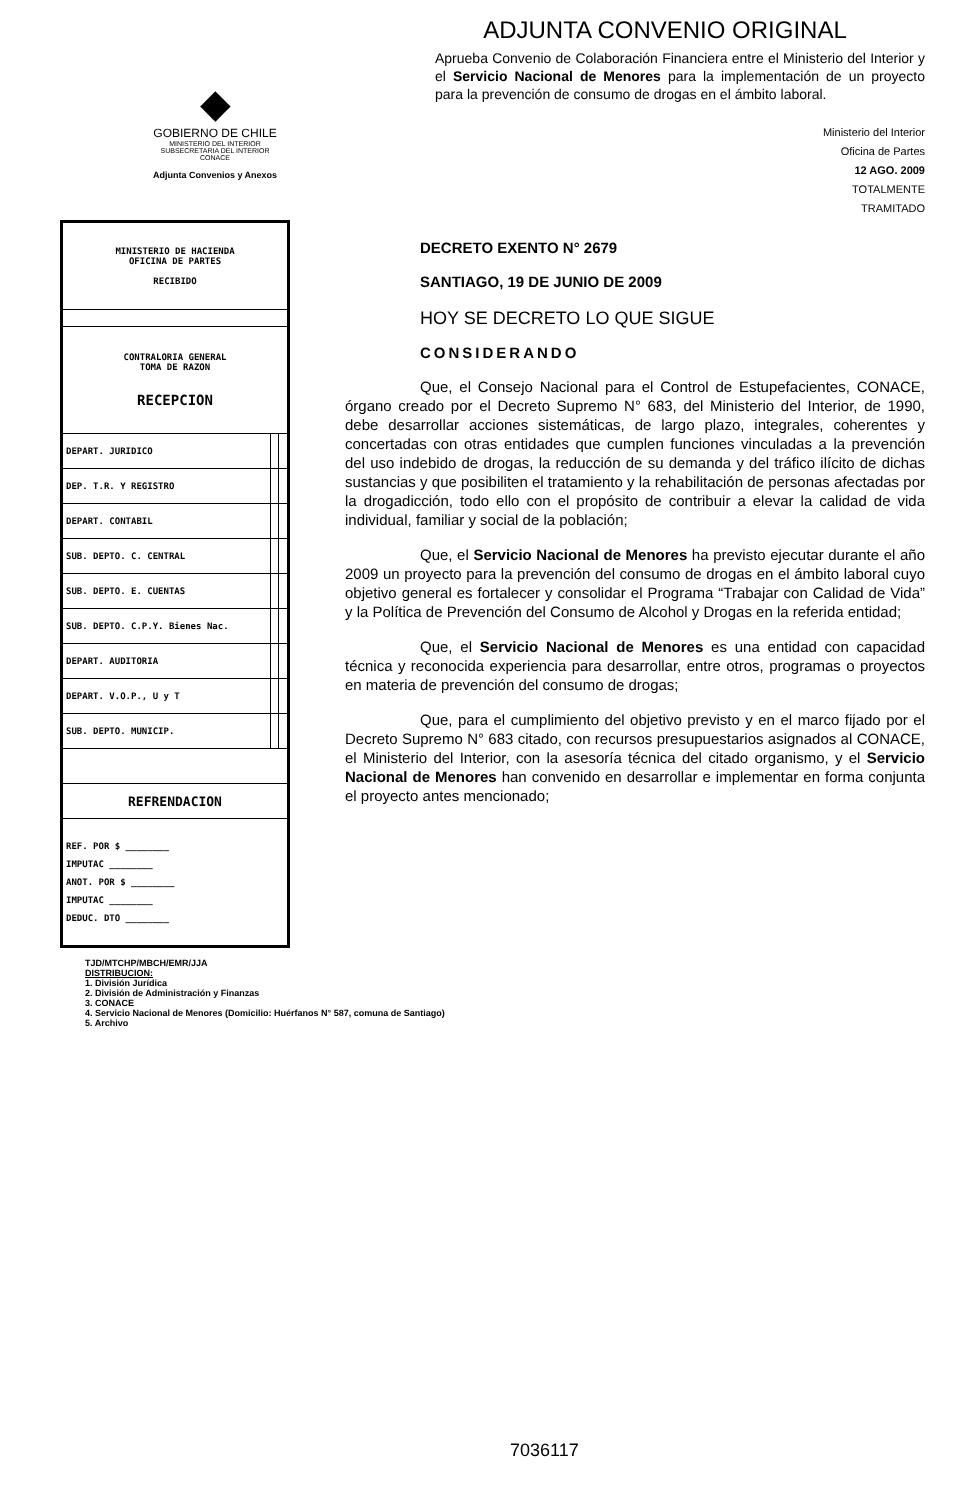◆
GOBIERNO DE CHILE
MINISTERIO DEL INTERIOR
SUBSECRETARIA DEL INTERIOR
CONACE
Adjunta Convenios y Anexos
| MINISTERIO DE HACIENDA OFICINA DE PARTES RECIBIDO | | |
| CONTRALORIA GENERAL TOMA DE RAZON RECEPCION | | |
| DEPART. JURIDICO | | |
| DEP. T.R. Y REGISTRO | | |
| DEPART. CONTABIL | | |
| SUB. DEPTO. C. CENTRAL | | |
| SUB. DEPTO. E. CUENTAS | | |
| SUB. DEPTO. C.P.Y. Bienes Nac. | | |
| DEPART. AUDITORIA | | |
| DEPART. V.O.P., U y T | | |
| SUB. DEPTO. MUNICIP. | | |
| REFRENDACION | | |
| REF. POR $ ________ IMPUTAC ________ ANOT. POR $ ________ IMPUTAC ________ DEDUC. DTO ________ | | |
ADJUNTA CONVENIO ORIGINAL
Aprueba Convenio de Colaboración Financiera entre el Ministerio del Interior y el Servicio Nacional de Menores para la implementación de un proyecto para la prevención de consumo de drogas en el ámbito laboral.
Ministerio del Interior
Oficina de Partes
12 AGO. 2009
TOTALMENTE
TRAMITADO
DECRETO EXENTO N° 2679
SANTIAGO, 19 DE JUNIO DE 2009
HOY SE DECRETO LO QUE SIGUE
CONSIDERANDO
Que, el Consejo Nacional para el Control de Estupefacientes, CONACE, órgano creado por el Decreto Supremo N° 683, del Ministerio del Interior, de 1990, debe desarrollar acciones sistemáticas, de largo plazo, integrales, coherentes y concertadas con otras entidades que cumplen funciones vinculadas a la prevención del uso indebido de drogas, la reducción de su demanda y del tráfico ilícito de dichas sustancias y que posibiliten el tratamiento y la rehabilitación de personas afectadas por la drogadicción, todo ello con el propósito de contribuir a elevar la calidad de vida individual, familiar y social de la población;
Que, el Servicio Nacional de Menores ha previsto ejecutar durante el año 2009 un proyecto para la prevención del consumo de drogas en el ámbito laboral cuyo objetivo general es fortalecer y consolidar el Programa “Trabajar con Calidad de Vida” y la Política de Prevención del Consumo de Alcohol y Drogas en la referida entidad;
Que, el Servicio Nacional de Menores es una entidad con capacidad técnica y reconocida experiencia para desarrollar, entre otros, programas o proyectos en materia de prevención del consumo de drogas;
Que, para el cumplimiento del objetivo previsto y en el marco fijado por el Decreto Supremo N° 683 citado, con recursos presupuestarios asignados al CONACE, el Ministerio del Interior, con la asesoría técnica del citado organismo, y el Servicio Nacional de Menores han convenido en desarrollar e implementar en forma conjunta el proyecto antes mencionado;
TJD/MTCHP/MBCH/EMR/JJA
DISTRIBUCION:
1. División Jurídica
2. División de Administración y Finanzas
3. CONACE
4. Servicio Nacional de Menores (Domicilio: Huérfanos N° 587, comuna de Santiago)
5. Archivo
7036117